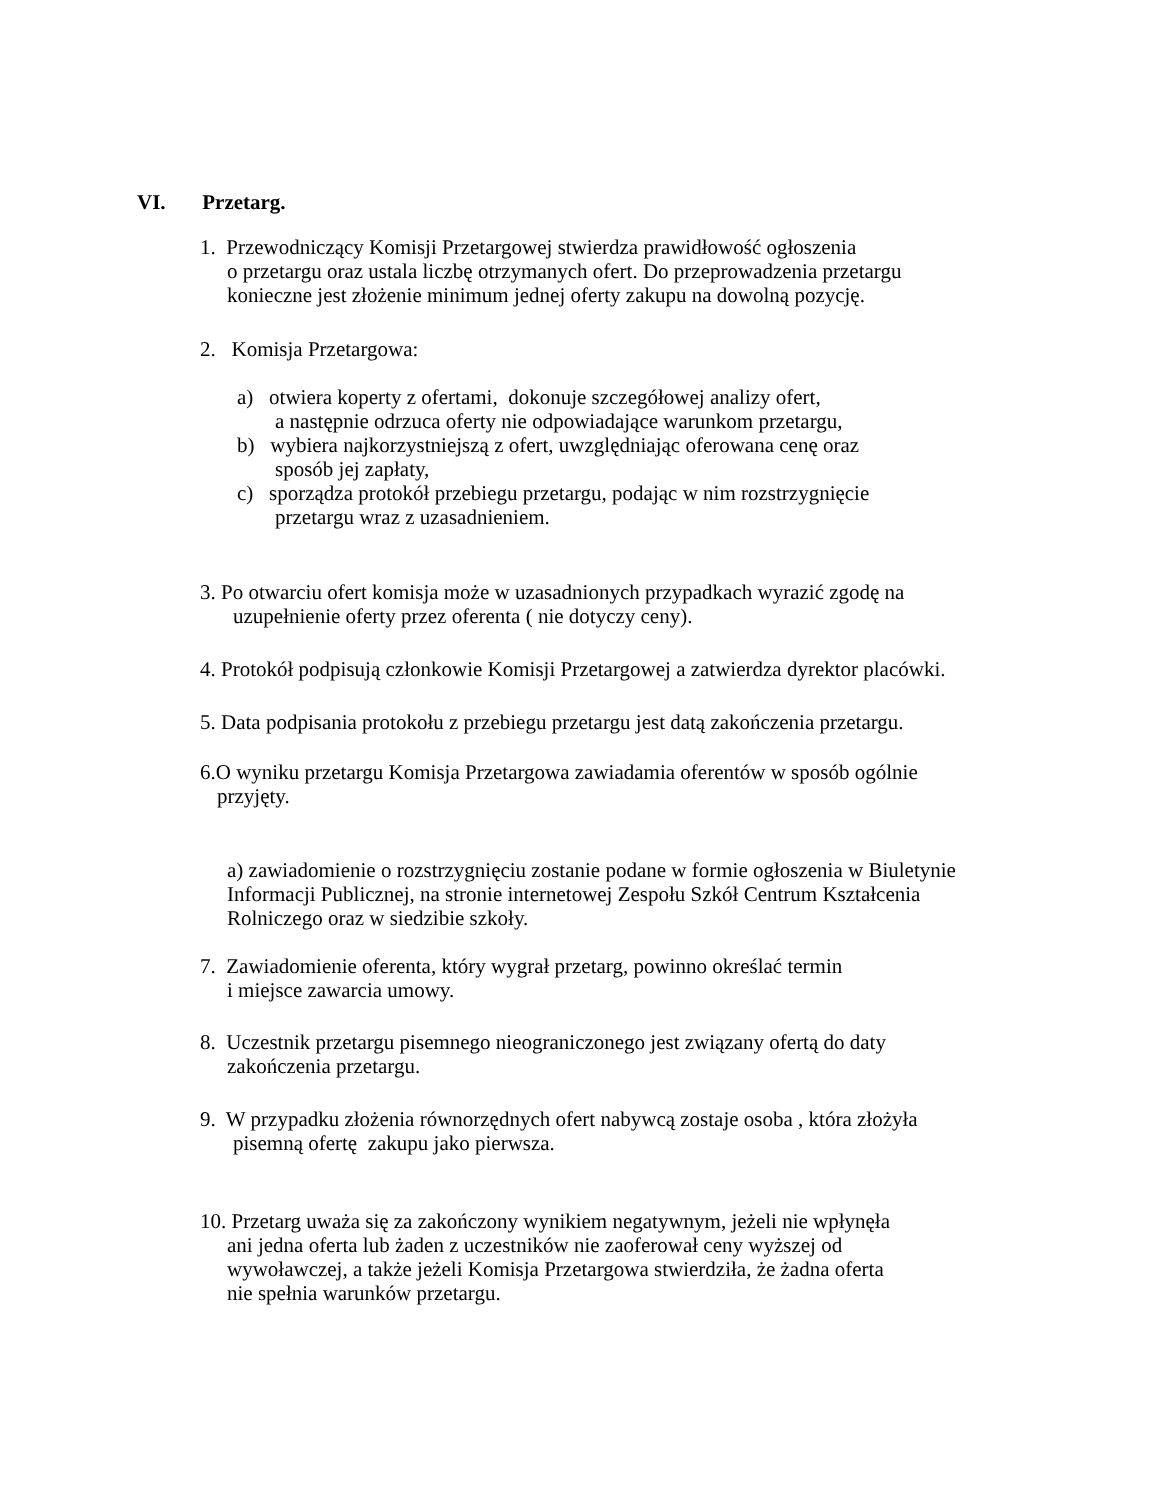VI. Przetarg.
1. Przewodniczący Komisji Przetargowej stwierdza prawidłowość ogłoszenia
o przetargu oraz ustala liczbę otrzymanych ofert. Do przeprowadzenia przetargu
konieczne jest złożenie minimum jednej oferty zakupu na dowolną pozycję.
2. Komisja Przetargowa:
a) otwiera koperty z ofertami, dokonuje szczegółowej analizy ofert,
a następnie odrzuca oferty nie odpowiadające warunkom przetargu,
b) wybiera najkorzystniejszą z ofert, uwzględniając oferowana cenę oraz
sposób jej zapłaty,
c) sporządza protokół przebiegu przetargu, podając w nim rozstrzygnięcie
przetargu wraz z uzasadnieniem.
3. Po otwarciu ofert komisja może w uzasadnionych przypadkach wyrazić zgodę na
uzupełnienie oferty przez oferenta ( nie dotyczy ceny).
4. Protokół podpisują członkowie Komisji Przetargowej a zatwierdza dyrektor placówki.
5. Data podpisania protokołu z przebiegu przetargu jest datą zakończenia przetargu.
6.O wyniku przetargu Komisja Przetargowa zawiadamia oferentów w sposób ogólnie
przyjęty.
a) zawiadomienie o rozstrzygnięciu zostanie podane w formie ogłoszenia w Biuletynie
Informacji Publicznej, na stronie internetowej Zespołu Szkół Centrum Kształcenia
Rolniczego oraz w siedzibie szkoły.
7. Zawiadomienie oferenta, który wygrał przetarg, powinno określać termin
i miejsce zawarcia umowy.
8. Uczestnik przetargu pisemnego nieograniczonego jest związany ofertą do daty
zakończenia przetargu.
9. W przypadku złożenia równorzędnych ofert nabywcą zostaje osoba , która złożyła
pisemną ofertę zakupu jako pierwsza.
10. Przetarg uważa się za zakończony wynikiem negatywnym, jeżeli nie wpłynęła
ani jedna oferta lub żaden z uczestników nie zaoferował ceny wyższej od
wywoławczej, a także jeżeli Komisja Przetargowa stwierdziła, że żadna oferta
nie spełnia warunków przetargu.